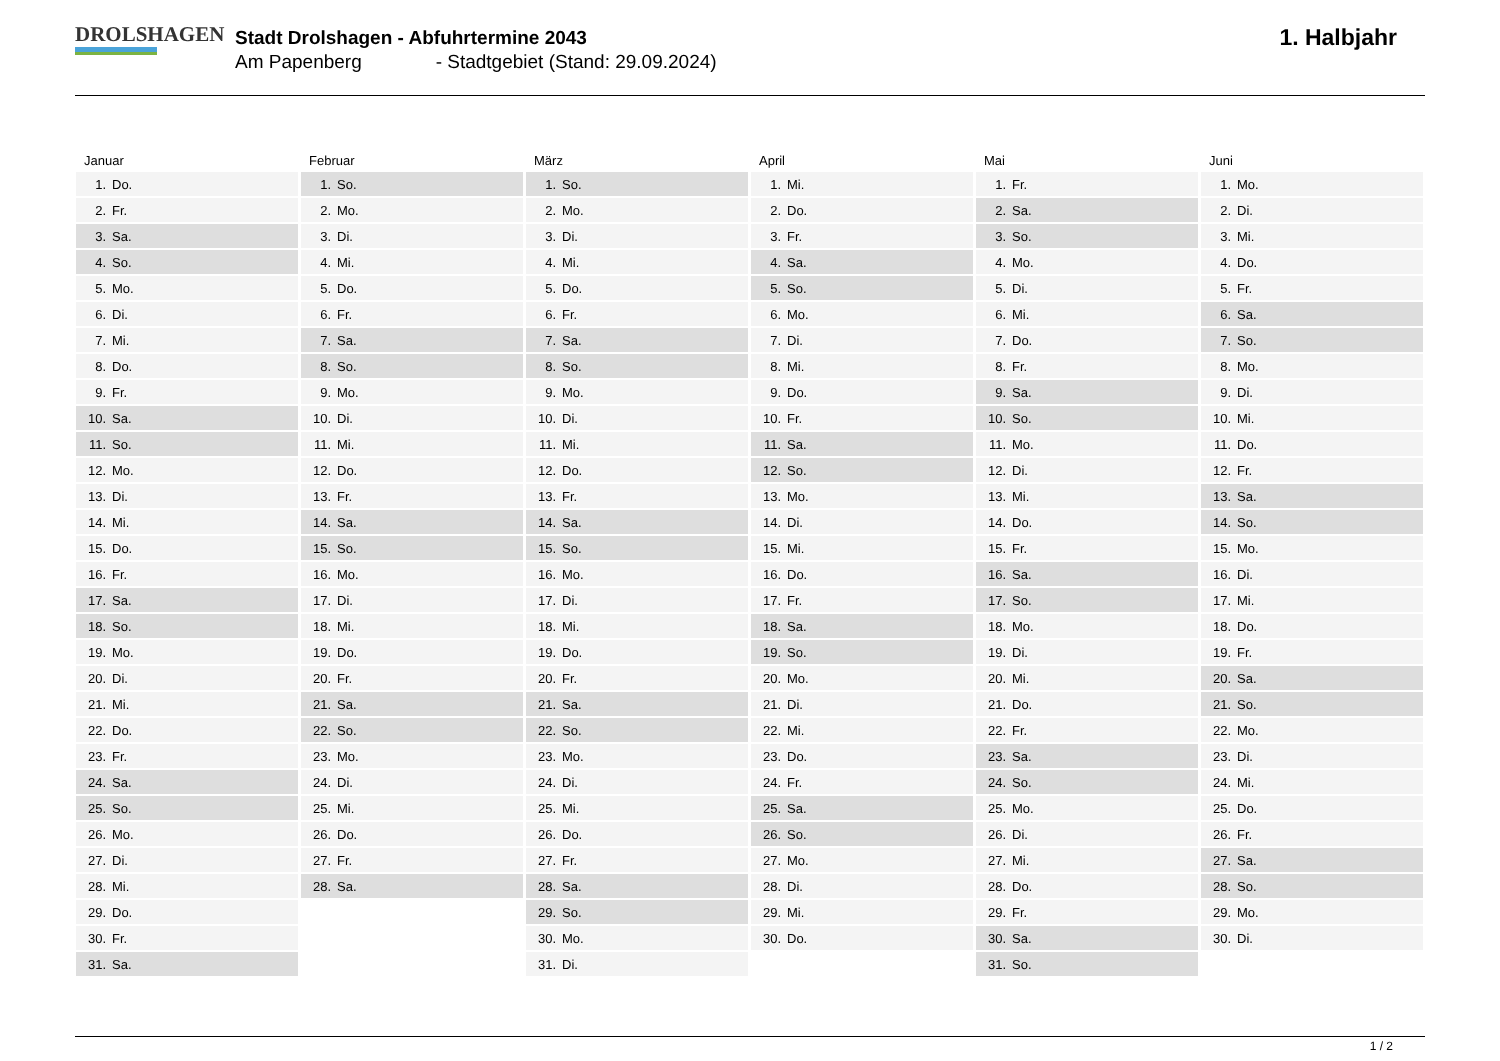DROLSHAGEN
Stadt Drolshagen - Abfuhrtermine 2043
Am Papenberg - Stadtgebiet (Stand: 29.09.2024)
1. Halbjahr
Januar
| 1. | Do. |
| 2. | Fr. |
| 3. | Sa. |
| 4. | So. |
| 5. | Mo. |
| 6. | Di. |
| 7. | Mi. |
| 8. | Do. |
| 9. | Fr. |
| 10. | Sa. |
| 11. | So. |
| 12. | Mo. |
| 13. | Di. |
| 14. | Mi. |
| 15. | Do. |
| 16. | Fr. |
| 17. | Sa. |
| 18. | So. |
| 19. | Mo. |
| 20. | Di. |
| 21. | Mi. |
| 22. | Do. |
| 23. | Fr. |
| 24. | Sa. |
| 25. | So. |
| 26. | Mo. |
| 27. | Di. |
| 28. | Mi. |
| 29. | Do. |
| 30. | Fr. |
| 31. | Sa. |
Februar
| 1. | So. |
| 2. | Mo. |
| 3. | Di. |
| 4. | Mi. |
| 5. | Do. |
| 6. | Fr. |
| 7. | Sa. |
| 8. | So. |
| 9. | Mo. |
| 10. | Di. |
| 11. | Mi. |
| 12. | Do. |
| 13. | Fr. |
| 14. | Sa. |
| 15. | So. |
| 16. | Mo. |
| 17. | Di. |
| 18. | Mi. |
| 19. | Do. |
| 20. | Fr. |
| 21. | Sa. |
| 22. | So. |
| 23. | Mo. |
| 24. | Di. |
| 25. | Mi. |
| 26. | Do. |
| 27. | Fr. |
| 28. | Sa. |
März
| 1. | So. |
| 2. | Mo. |
| 3. | Di. |
| 4. | Mi. |
| 5. | Do. |
| 6. | Fr. |
| 7. | Sa. |
| 8. | So. |
| 9. | Mo. |
| 10. | Di. |
| 11. | Mi. |
| 12. | Do. |
| 13. | Fr. |
| 14. | Sa. |
| 15. | So. |
| 16. | Mo. |
| 17. | Di. |
| 18. | Mi. |
| 19. | Do. |
| 20. | Fr. |
| 21. | Sa. |
| 22. | So. |
| 23. | Mo. |
| 24. | Di. |
| 25. | Mi. |
| 26. | Do. |
| 27. | Fr. |
| 28. | Sa. |
| 29. | So. |
| 30. | Mo. |
| 31. | Di. |
April
| 1. | Mi. |
| 2. | Do. |
| 3. | Fr. |
| 4. | Sa. |
| 5. | So. |
| 6. | Mo. |
| 7. | Di. |
| 8. | Mi. |
| 9. | Do. |
| 10. | Fr. |
| 11. | Sa. |
| 12. | So. |
| 13. | Mo. |
| 14. | Di. |
| 15. | Mi. |
| 16. | Do. |
| 17. | Fr. |
| 18. | Sa. |
| 19. | So. |
| 20. | Mo. |
| 21. | Di. |
| 22. | Mi. |
| 23. | Do. |
| 24. | Fr. |
| 25. | Sa. |
| 26. | So. |
| 27. | Mo. |
| 28. | Di. |
| 29. | Mi. |
| 30. | Do. |
Mai
| 1. | Fr. |
| 2. | Sa. |
| 3. | So. |
| 4. | Mo. |
| 5. | Di. |
| 6. | Mi. |
| 7. | Do. |
| 8. | Fr. |
| 9. | Sa. |
| 10. | So. |
| 11. | Mo. |
| 12. | Di. |
| 13. | Mi. |
| 14. | Do. |
| 15. | Fr. |
| 16. | Sa. |
| 17. | So. |
| 18. | Mo. |
| 19. | Di. |
| 20. | Mi. |
| 21. | Do. |
| 22. | Fr. |
| 23. | Sa. |
| 24. | So. |
| 25. | Mo. |
| 26. | Di. |
| 27. | Mi. |
| 28. | Do. |
| 29. | Fr. |
| 30. | Sa. |
| 31. | So. |
Juni
| 1. | Mo. |
| 2. | Di. |
| 3. | Mi. |
| 4. | Do. |
| 5. | Fr. |
| 6. | Sa. |
| 7. | So. |
| 8. | Mo. |
| 9. | Di. |
| 10. | Mi. |
| 11. | Do. |
| 12. | Fr. |
| 13. | Sa. |
| 14. | So. |
| 15. | Mo. |
| 16. | Di. |
| 17. | Mi. |
| 18. | Do. |
| 19. | Fr. |
| 20. | Sa. |
| 21. | So. |
| 22. | Mo. |
| 23. | Di. |
| 24. | Mi. |
| 25. | Do. |
| 26. | Fr. |
| 27. | Sa. |
| 28. | So. |
| 29. | Mo. |
| 30. | Di. |
1 / 2